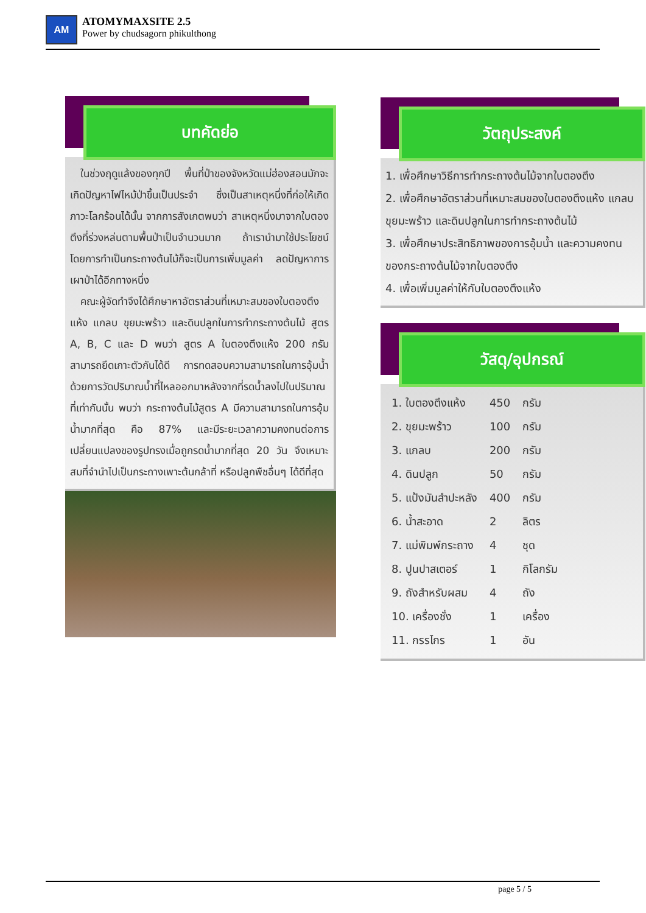AM
ATOMYMAXSITE 2.5
Power by chudsagorn phikulthong
บทคัดย่อ
 ในช่วงฤดูแล้งของทุกปี พื้นที่ป่าของจังหวัดแม่ฮ่องสอนมักจะเกิดปัญหาไฟไหม้ป่าขึ้นเป็นประจำ ซึ่งเป็นสาเหตุหนึ่งที่ก่อให้เกิดภาวะโลกร้อนได้นั้น จากการสังเกตพบว่า สาเหตุหนึ่งมาจากใบตองตึงที่ร่วงหล่นตามพื้นป่าเป็นจำนวนมาก ถ้าเรานำมาใช้ประโยชน์ โดยการทำเป็นกระถางต้นไม้ก็จะเป็นการเพิ่มมูลค่า ลดปัญหาการเผาป่าได้อีกทางหนึ่ง
 คณะผู้จัดทำจึงได้ศึกษาหาอัตราส่วนที่เหมาะสมของใบตองตึงแห้ง แกลบ ขุยมะพร้าว และดินปลูกในการทำกระถางต้นไม้ สูตร A, B, C และ D พบว่า สูตร A ใบตองตึงแห้ง 200 กรัม สามารถยึดเกาะตัวกันได้ดี การทดสอบความสามารถในการอุ้มน้ำ ด้วยการวัดปริมาณน้ำที่ไหลออกมาหลังจากที่รดน้ำลงไปในปริมาณที่เท่ากันนั้น พบว่า กระถางต้นไม้สูตร A มีความสามารถในการอุ้มน้ำมากที่สุด คือ 87% และมีระยะเวลาความคงทนต่อการเปลี่ยนแปลงของรูปทรงเมื่อถูกรดน้ำมากที่สุด 20 วัน จึงเหมาะสมที่จำนำไปเป็นกระถางเพาะต้นกล้าที่ หรือปลูกพืชอื่นๆ ได้ดีที่สุด
วัตถุประสงค์
1. เพื่อศึกษาวิธีการทำกระถางต้นไม้จากใบตองตึง
2. เพื่อศึกษาอัตราส่วนที่เหมาะสมของใบตองตึงแห้ง แกลบ ขุยมะพร้าว และดินปลูกในการทำกระถางต้นไม้
3. เพื่อศึกษาประสิทธิภาพของการอุ้มน้ำ และความคงทนของกระถางต้นไม้จากใบตองตึง
4. เพื่อเพิ่มมูลค่าให้กับใบตองตึงแห้ง
วัสดุ/อุปกรณ์
| 1. ใบตองตึงแห้ง | 450 | กรัม |
| 2. ขุยมะพร้าว | 100 | กรัม |
| 3. แกลบ | 200 | กรัม |
| 4. ดินปลูก | 50 | กรัม |
| 5. แป้งมันสำปะหลัง | 400 | กรัม |
| 6. น้ำสะอาด | 2 | ลิตร |
| 7. แม่พิมพ์กระถาง | 4 | ชุด |
| 8. ปูนปาสเตอร์ | 1 | กิโลกรัม |
| 9. ถังสำหรับผสม | 4 | ถัง |
| 10. เครื่องชั่ง | 1 | เครื่อง |
| 11. กรรไกร | 1 | อัน |
page 5 / 5